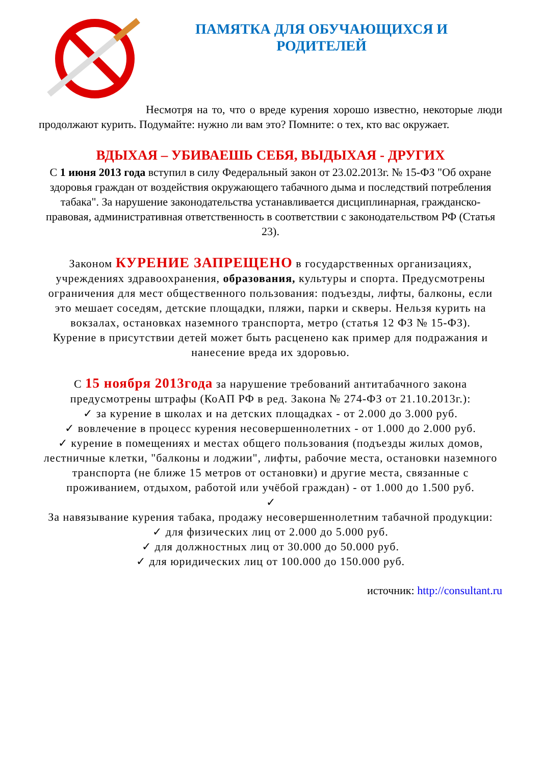ПАМЯТКА ДЛЯ ОБУЧАЮЩИХСЯ И
РОДИТЕЛЕЙ
Несмотря на то, что о вреде курения хорошо известно, некоторые люди продолжают курить. Подумайте: нужно ли вам это? Помните: о тех, кто вас окружает.
ВДЫХАЯ – УБИВАЕШЬ СЕБЯ, ВЫДЫХАЯ - ДРУГИХ
С 1 июня 2013 года вступил в силу Федеральный закон от 23.02.2013г. № 15-ФЗ "Об охране здоровья граждан от воздействия окружающего табачного дыма и последствий потребления табака". За нарушение законодательства устанавливается дисциплинарная, гражданско-правовая, административная ответственность в соответствии с законодательством РФ (Статья 23).
Законом КУРЕНИЕ ЗАПРЕЩЕНО в государственных организациях, учреждениях здравоохранения, образования, культуры и спорта. Предусмотрены ограничения для мест общественного пользования: подъезды, лифты, балконы, если это мешает соседям, детские площадки, пляжи, парки и скверы. Нельзя курить на вокзалах, остановках наземного транспорта, метро (статья 12 ФЗ № 15-ФЗ).
Курение в присутствии детей может быть расценено как пример для подражания и нанесение вреда их здоровью.
С 15 ноября 2013года за нарушение требований антитабачного закона предусмотрены штрафы (КоАП РФ в ред. Закона № 274-ФЗ от 21.10.2013г.):
✓ за курение в школах и на детских площадках - от 2.000 до 3.000 руб.
✓ вовлечение в процесс курения несовершеннолетних - от 1.000 до 2.000 руб.
✓ курение в помещениях и местах общего пользования (подъезды жилых домов, лестничные клетки, "балконы и лоджии", лифты, рабочие места, остановки наземного транспорта (не ближе 15 метров от остановки) и другие места, связанные с проживанием, отдыхом, работой или учёбой граждан) - от 1.000 до 1.500 руб.
✓
За навязывание курения табака, продажу несовершеннолетним табачной продукции:
✓ для физических лиц от 2.000 до 5.000 руб.
✓ для должностных лиц от 30.000 до 50.000 руб.
✓ для юридических лиц от 100.000 до 150.000 руб.
источник: http://consultant.ru